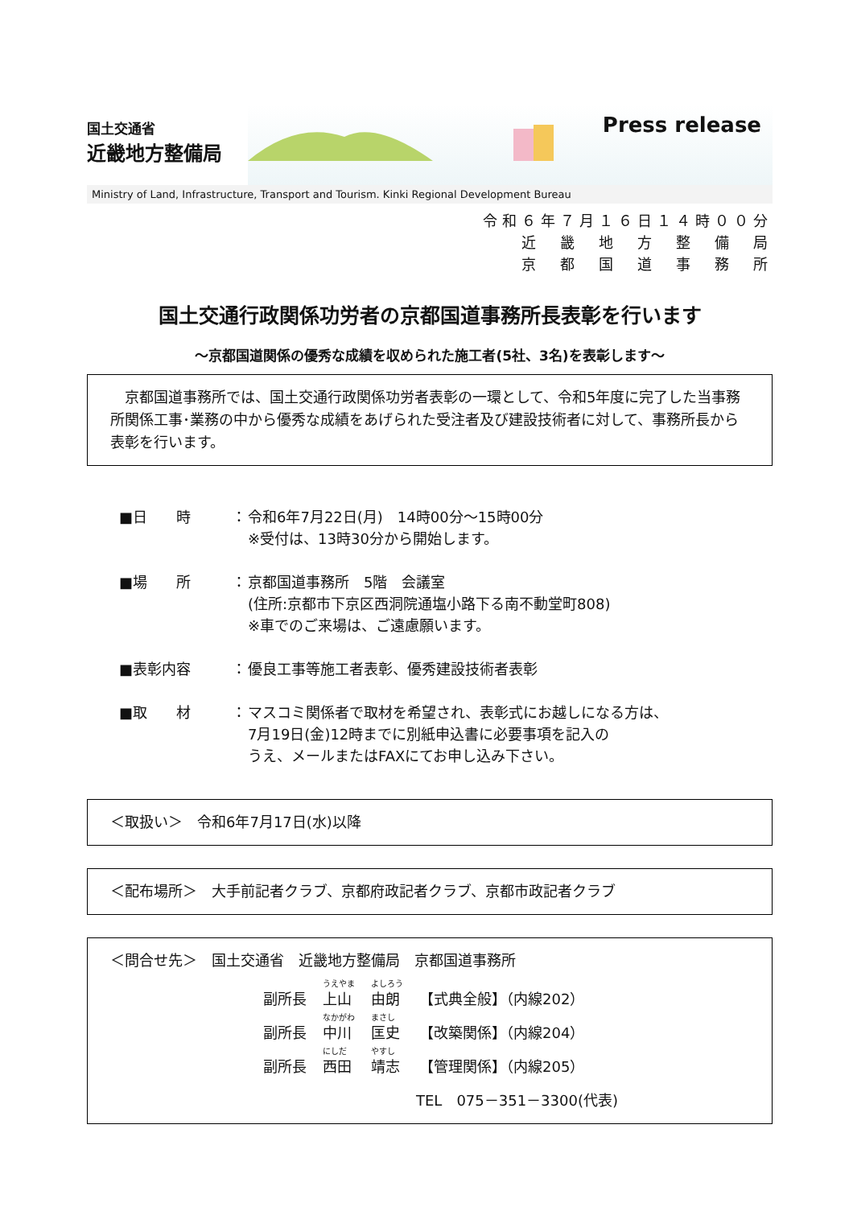国土交通省
近畿地方整備局
Press release
Ministry of Land, Infrastructure, Transport and Tourism. Kinki Regional Development Bureau
令和６年７月１６日１４時００分
近　畿　地　方　整　備　局
京　都　国　道　事　務　所
国土交通行政関係功労者の京都国道事務所長表彰を行います
～京都国道関係の優秀な成績を収められた施工者(5社、3名)を表彰します～
　京都国道事務所では、国土交通行政関係功労者表彰の一環として、令和5年度に完了した当事務所関係工事･業務の中から優秀な成績をあげられた受注者及び建設技術者に対して、事務所長から表彰を行います。
■日　　時 ： 令和6年7月22日(月)　14時00分～15時00分
※受付は、13時30分から開始します。
■場　　所 ： 京都国道事務所　5階　会議室
(住所:京都市下京区西洞院通塩小路下る南不動堂町808)
※車でのご来場は、ご遠慮願います。
■表彰内容 ： 優良工事等施工者表彰、優秀建設技術者表彰
■取　　材 ： マスコミ関係者で取材を希望され、表彰式にお越しになる方は、
7月19日(金)12時までに別紙申込書に必要事項を記入の
うえ、メールまたはFAXにてお申し込み下さい。
＜取扱い＞　令和6年7月17日(水)以降
＜配布場所＞　大手前記者クラブ、京都府政記者クラブ、京都市政記者クラブ
＜問合せ先＞　国土交通省　近畿地方整備局　京都国道事務所
| 副所長 | うえやま 上山 | よしろう 由朗 | 【式典全般】（内線202） |
| 副所長 | なかがわ 中川 | まさし 匡史 | 【改築関係】（内線204） |
| 副所長 | にしだ 西田 | やすし 靖志 | 【管理関係】（内線205） |
TEL　075－351－3300(代表)